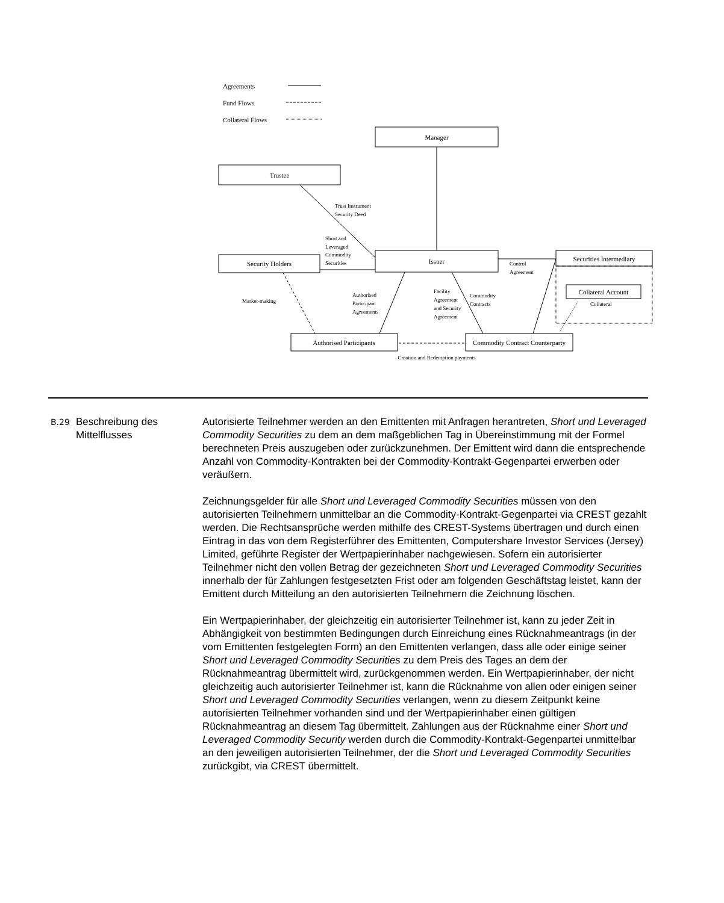Agreements
Fund Flows
Collateral Flows
Manager
Trustee
Issuer
Security Holders
Securities Intermediary
Collateral Account
Authorised Participants
Commodity Contract Counterparty
Creation and Redemption payments
Trust Instrument
Security Deed
Short and
Leveraged
Commodity
Securities
Control
Agreement
Market-making
Authorised
Participant
Agreements
Facility
Agreement
and Security
Agreement
Commodity
Contracts
Collateral
B.29
Beschreibung des Mittelflusses
Autorisierte Teilnehmer werden an den Emittenten mit Anfragen herantreten, Short und Leveraged Commodity Securities zu dem an dem maßgeblichen Tag in Übereinstimmung mit der Formel berechneten Preis auszugeben oder zurückzunehmen. Der Emittent wird dann die entsprechende Anzahl von Commodity-Kontrakten bei der Commodity-Kontrakt-Gegenpartei erwerben oder veräußern.
Zeichnungsgelder für alle Short und Leveraged Commodity Securities müssen von den autorisierten Teilnehmern unmittelbar an die Commodity-Kontrakt-Gegenpartei via CREST gezahlt werden. Die Rechtsansprüche werden mithilfe des CREST-Systems übertragen und durch einen Eintrag in das von dem Registerführer des Emittenten, Computershare Investor Services (Jersey) Limited, geführte Register der Wertpapierinhaber nachgewiesen. Sofern ein autorisierter Teilnehmer nicht den vollen Betrag der gezeichneten Short und Leveraged Commodity Securities innerhalb der für Zahlungen festgesetzten Frist oder am folgenden Geschäftstag leistet, kann der Emittent durch Mitteilung an den autorisierten Teilnehmern die Zeichnung löschen.
Ein Wertpapierinhaber, der gleichzeitig ein autorisierter Teilnehmer ist, kann zu jeder Zeit in Abhängigkeit von bestimmten Bedingungen durch Einreichung eines Rücknahmeantrags (in der vom Emittenten festgelegten Form) an den Emittenten verlangen, dass alle oder einige seiner Short und Leveraged Commodity Securities zu dem Preis des Tages an dem der Rücknahmeantrag übermittelt wird, zurückgenommen werden. Ein Wertpapierinhaber, der nicht gleichzeitig auch autorisierter Teilnehmer ist, kann die Rücknahme von allen oder einigen seiner Short und Leveraged Commodity Securities verlangen, wenn zu diesem Zeitpunkt keine autorisierten Teilnehmer vorhanden sind und der Wertpapierinhaber einen gültigen Rücknahmeantrag an diesem Tag übermittelt. Zahlungen aus der Rücknahme einer Short und Leveraged Commodity Security werden durch die Commodity-Kontrakt-Gegenpartei unmittelbar an den jeweiligen autorisierten Teilnehmer, der die Short und Leveraged Commodity Securities zurückgibt, via CREST übermittelt.